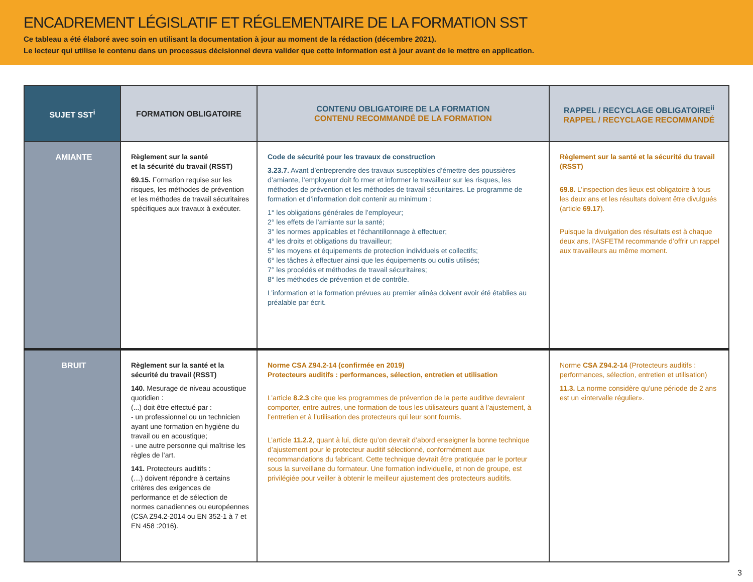ENCADREMENT LÉGISLATIF ET RÉGLEMENTAIRE DE LA FORMATION SST
Ce tableau a été élaboré avec soin en utilisant la documentation à jour au moment de la rédaction (décembre 2021).
Le lecteur qui utilise le contenu dans un processus décisionnel devra valider que cette information est à jour avant de le mettre en application.
| SUJET SST<sup>i</sup> | FORMATION OBLIGATOIRE | CONTENU OBLIGATOIRE DE LA FORMATION CONTENU RECOMMANDÉ DE LA FORMATION | RAPPEL / RECYCLAGE OBLIGATOIRE<sup>ii</sup> RAPPEL / RECYCLAGE RECOMMANDÉ |
| --- | --- | --- | --- |
| AMIANTE | Règlement sur la santé et la sécurité du travail (RSST) 69.15. Formation requise sur les risques, les méthodes de prévention et les méthodes de travail sécuritaires spécifiques aux travaux à exécuter. | Code de sécurité pour les travaux de construction 3.23.7. Avant d’entreprendre des travaux susceptibles d’émettre des poussières d’amiante, l’employeur doit fo rmer et informer le travailleur sur les risques, les méthodes de prévention et les méthodes de travail sécuritaires. Le programme de formation et d’information doit contenir au minimum : 1° les obligations générales de l’employeur; 2° les effets de l’amiante sur la santé; 3° les normes applicables et l’échantillonnage à effectuer; 4° les droits et obligations du travailleur; 5° les moyens et équipements de protection individuels et collectifs; 6° les tâches à effectuer ainsi que les équipements ou outils utilisés; 7° les procédés et méthodes de travail sécuritaires; 8° les méthodes de prévention et de contrôle. L’information et la formation prévues au premier alinéa doivent avoir été établies au préalable par écrit. | Règlement sur la santé et la sécurité du travail (RSST) 69.8. L’inspection des lieux est obligatoire à tous les deux ans et les résultats doivent être divulgués (article 69.17 ). Puisque la divulgation des résultats est à chaque deux ans, l’ASFETM recommande d’offrir un rappel aux travailleurs au même moment. |
| BRUIT | Règlement sur la santé et la sécurité du travail (RSST) 140. Mesurage de niveau acoustique quotidien : (...) doit être effectué par : - un professionnel ou un technicien ayant une formation en hygiène du travail ou en acoustique; - une autre personne qui maîtrise les règles de l’art. 141. Protecteurs auditifs : (…) doivent répondre à certains critères des exigences de performance et de sélection de normes canadiennes ou européennes (CSA Z94.2-2014 ou EN 352-1 à 7 et EN 458 :2016). | Norme CSA Z94.2-14 (confirmée en 2019) Protecteurs auditifs : performances, sélection, entretien et utilisation L’article 8.2.3 cite que les programmes de prévention de la perte auditive devraient comporter, entre autres, une formation de tous les utilisateurs quant à l’ajustement, à l’entretien et à l’utilisation des protecteurs qui leur sont fournis. L’article 11.2.2 , quant à lui, dicte qu’on devrait d’abord enseigner la bonne technique d’ajustement pour le protecteur auditif sélectionné, conformément aux recommandations du fabricant. Cette technique devrait être pratiquée par le porteur sous la surveillane du formateur. Une formation individuelle, et non de groupe, est privilégiée pour veiller à obtenir le meilleur ajustement des protecteurs auditifs. | Norme CSA Z94.2-14 (Protecteurs auditifs : performances, sélection, entretien et utilisation) 11.3. La norme considère qu’une période de 2 ans est un «intervalle régulier». |
3